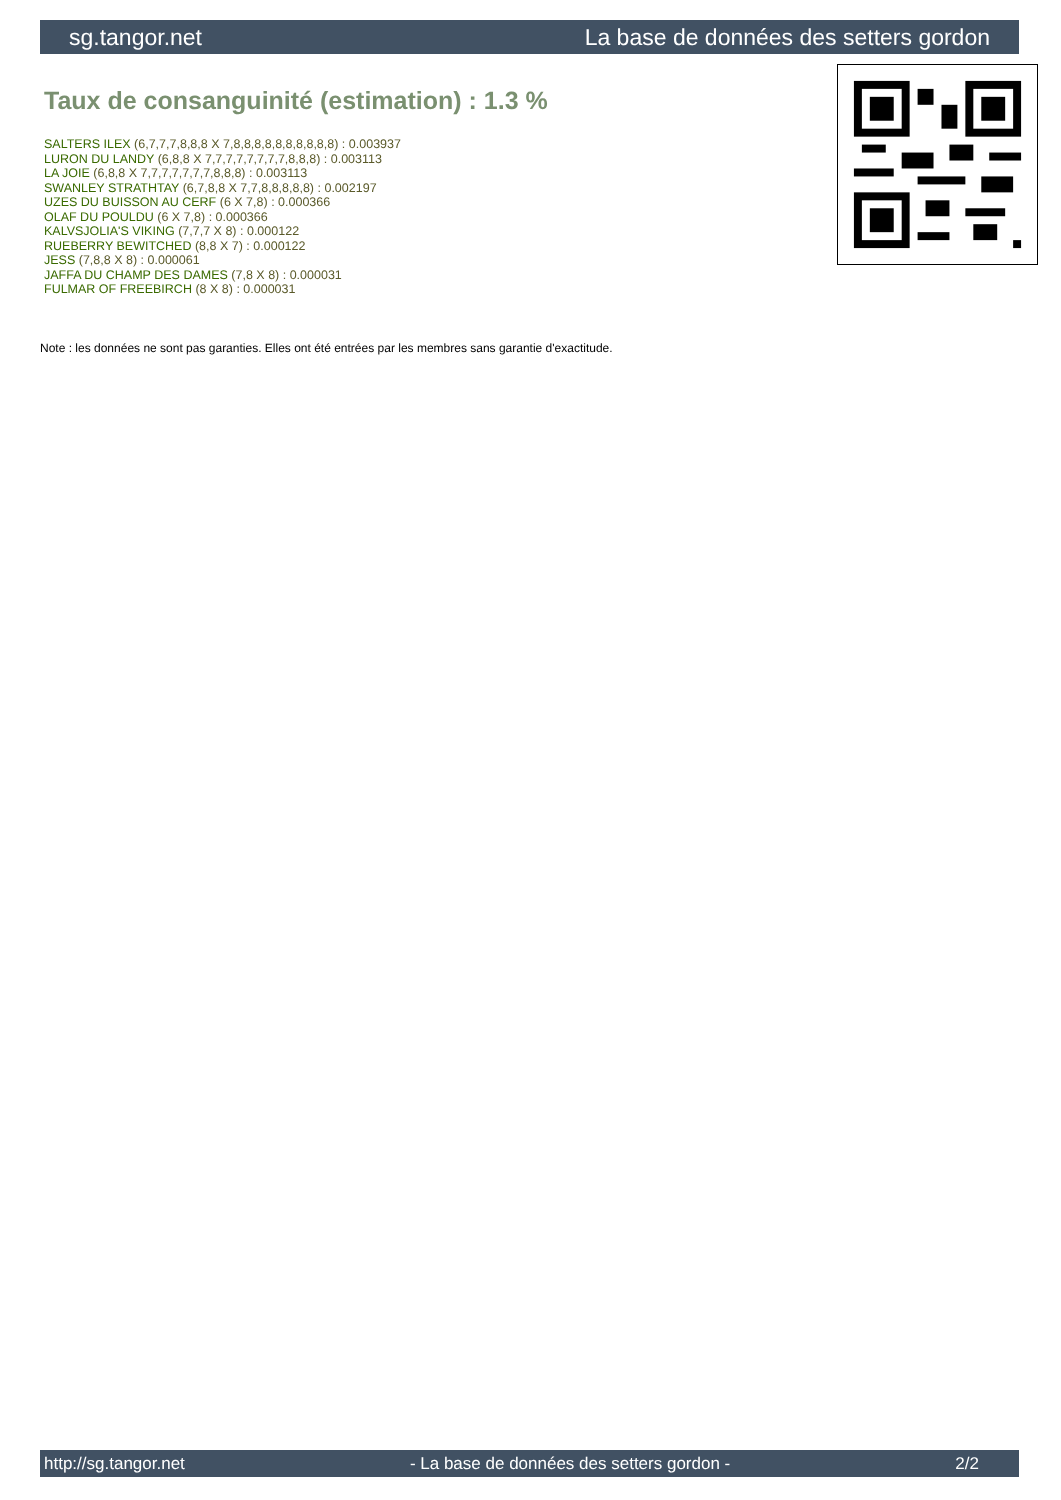sg.tangor.net La base de données des setters gordon
Taux de consanguinité (estimation) : 1.3 %
SALTERS ILEX (6,7,7,7,8,8,8 X 7,8,8,8,8,8,8,8,8,8,8) : 0.003937
LURON DU LANDY (6,8,8 X 7,7,7,7,7,7,7,7,8,8,8) : 0.003113
LA JOIE (6,8,8 X 7,7,7,7,7,7,7,8,8,8) : 0.003113
SWANLEY STRATHTAY (6,7,8,8 X 7,7,8,8,8,8,8) : 0.002197
UZES DU BUISSON AU CERF (6 X 7,8) : 0.000366
OLAF DU POULDU (6 X 7,8) : 0.000366
KALVSJOLIA'S VIKING (7,7,7 X 8) : 0.000122
RUEBERRY BEWITCHED (8,8 X 7) : 0.000122
JESS (7,8,8 X 8) : 0.000061
JAFFA DU CHAMP DES DAMES (7,8 X 8) : 0.000031
FULMAR OF FREEBIRCH (8 X 8) : 0.000031
Note : les données ne sont pas garanties. Elles ont été entrées par les membres sans garantie d'exactitude.
http://sg.tangor.net - La base de données des setters gordon - 2/2